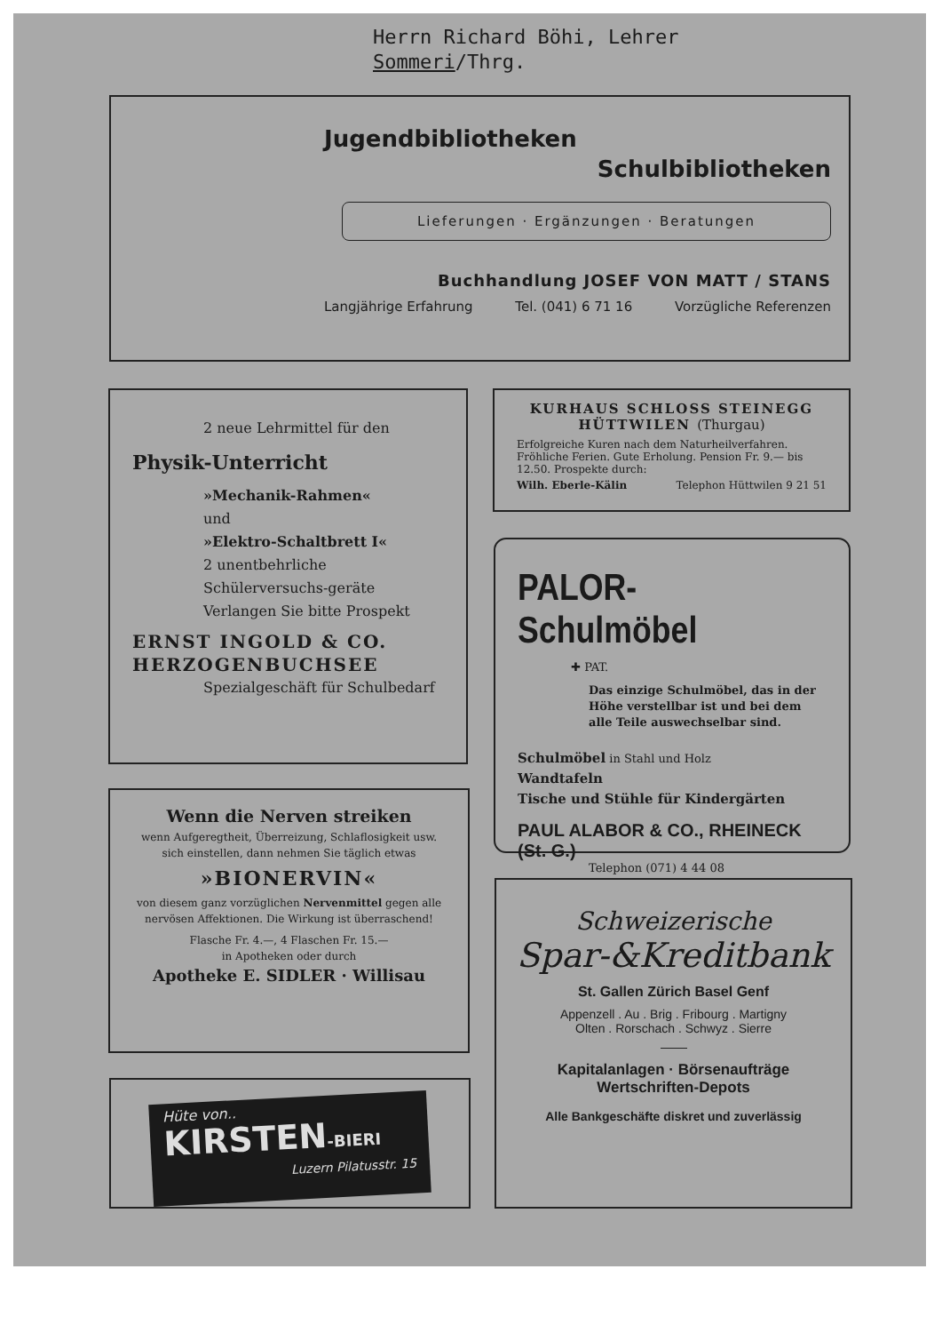Herrn Richard Böhi, Lehrer
Sommeri/Thrg.
Jugendbibliotheken
Schulbibliotheken
Lieferungen · Ergänzungen · Beratungen
Buchhandlung JOSEF VON MATT / STANS
Langjährige Erfahrung Tel. (041) 6 71 16 Vorzügliche Referenzen
2 neue Lehrmittel für den
Physik-Unterricht
»Mechanik-Rahmen«
und
»Elektro-Schaltbrett I«
2 unentbehrliche Schülerversuchs-geräte
Verlangen Sie bitte Prospekt
ERNST INGOLD & CO.
HERZOGENBUCHSEE
Spezialgeschäft für Schulbedarf
KURHAUS SCHLOSS STEINEGG
HÜTTWILEN (Thurgau)
Erfolgreiche Kuren nach dem Naturheilverfahren. Fröhliche Ferien. Gute Erholung. Pension Fr. 9.— bis 12.50. Prospekte durch:
Wilh. Eberle-Kälin Telephon Hüttwilen 9 21 51
PALOR-Schulmöbel
✚ PAT.
Das einzige Schulmöbel, das in der Höhe verstellbar ist und bei dem alle Teile auswechselbar sind.
Schulmöbel in Stahl und Holz
Wandtafeln
Tische und Stühle für Kindergärten
PAUL ALABOR & CO., RHEINECK (St. G.)
Telephon (071) 4 44 08
Wenn die Nerven streiken
wenn Aufgeregtheit, Überreizung, Schlaflosigkeit usw. sich einstellen, dann nehmen Sie täglich etwas
»BIONERVIN«
von diesem ganz vorzüglichen Nervenmittel gegen alle nervösen Affektionen. Die Wirkung ist überraschend!
Flasche Fr. 4.—, 4 Flaschen Fr. 15.—
in Apotheken oder durch
Apotheke E. SIDLER · Willisau
Hüte von..
KIRSTEN-BIERI
Luzern Pilatusstr. 15
Schweizerische
Spar-&Kreditbank
St. Gallen Zürich Basel Genf
Appenzell . Au . Brig . Fribourg . Martigny
Olten . Rorschach . Schwyz . Sierre
Kapitalanlagen · Börsenaufträge
Wertschriften-Depots
Alle Bankgeschäfte diskret und zuverlässig